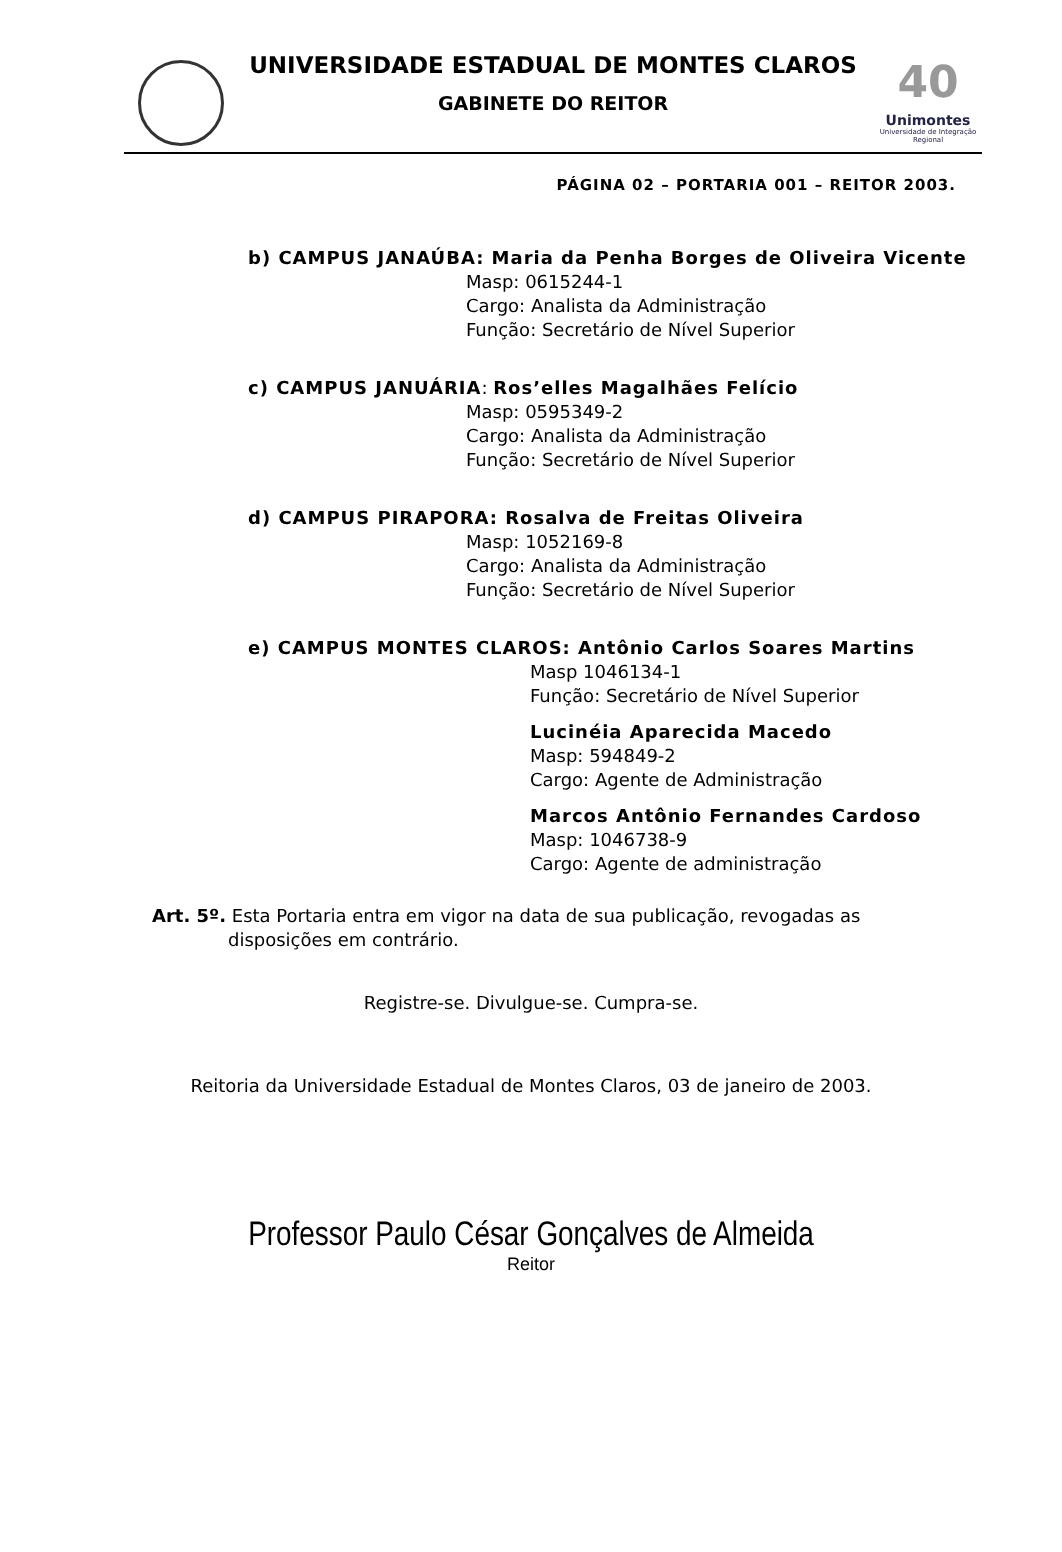40
Unimontes
Universidade de Integração Regional
UNIVERSIDADE ESTADUAL DE MONTES CLAROS
GABINETE DO REITOR
PÁGINA 02 – PORTARIA 001 – REITOR 2003.
b) CAMPUS JANAÚBA: Maria da Penha Borges de Oliveira Vicente
Masp: 0615244-1
Cargo: Analista da Administração
Função: Secretário de Nível Superior
c) CAMPUS JANUÁRIA: Ros’elles Magalhães Felício
Masp: 0595349-2
Cargo: Analista da Administração
Função: Secretário de Nível Superior
d) CAMPUS PIRAPORA: Rosalva de Freitas Oliveira
Masp: 1052169-8
Cargo: Analista da Administração
Função: Secretário de Nível Superior
e) CAMPUS MONTES CLAROS: Antônio Carlos Soares Martins
Masp 1046134-1
Função: Secretário de Nível Superior
Lucinéia Aparecida Macedo
Masp: 594849-2
Cargo: Agente de Administração
Marcos Antônio Fernandes Cardoso
Masp: 1046738-9
Cargo: Agente de administração
Art. 5º. Esta Portaria entra em vigor na data de sua publicação, revogadas as
disposições em contrário.
Registre-se. Divulgue-se. Cumpra-se.
Reitoria da Universidade Estadual de Montes Claros, 03 de janeiro de 2003.
Professor Paulo César Gonçalves de Almeida
Reitor